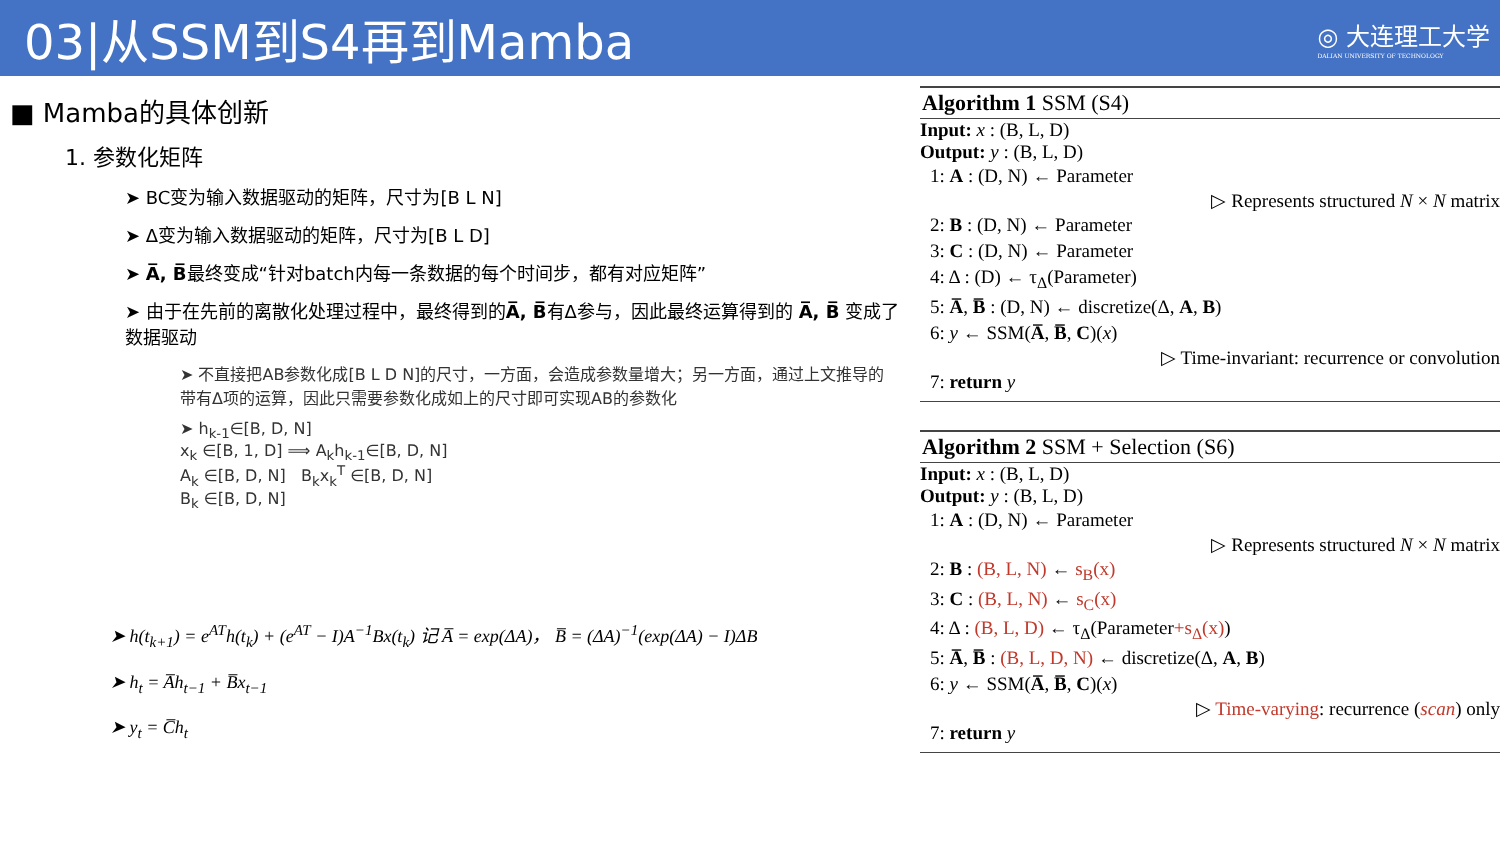03|从SSM到S4再到Mamba
◎ 大连理工大学
DALIAN UNIVERSITY OF TECHNOLOGY
■ Mamba的具体创新
1. 参数化矩阵
➤ BC变为输入数据驱动的矩阵，尺寸为[B L N]
➤ Δ变为输入数据驱动的矩阵，尺寸为[B L D]
➤ A̅, B̅最终变成“针对batch内每一条数据的每个时间步，都有对应矩阵”
➤ 由于在先前的离散化处理过程中，最终得到的A̅, B̅有Δ参与，因此最终运算得到的 A̅, B̅ 变成了数据驱动
➤ 不直接把AB参数化成[B L D N]的尺寸，一方面，会造成参数量增大；另一方面，通过上文推导的带有Δ项的运算，因此只需要参数化成如上的尺寸即可实现AB的参数化
➤ h<sub>k-1</sub>∈[B, D, N]
x<sub>k</sub> ∈[B, 1, D] ⟹ A<sub>k</sub>h<sub>k-1</sub>∈[B, D, N]
A<sub>k</sub> ∈[B, D, N] B<sub>k</sub>x<sub>k</sub><sup>T</sup> ∈[B, D, N]
B<sub>k</sub> ∈[B, D, N]
➤ h(t<sub>k+1</sub>) = e<sup>AT</sup>h(t<sub>k</sub>) + (e<sup>AT</sup> − I)A<sup>−1</sup>Bx(t<sub>k</sub>) 记 A̅ = exp(ΔA)， B̅ = (ΔA)<sup>−1</sup>(exp(ΔA) − I)ΔB
➤ h<sub>t</sub> = A̅h<sub>t−1</sub> + B̅x<sub>t−1</sub>
➤ y<sub>t</sub> = C̅h<sub>t</sub>
Algorithm 1 SSM (S4)
Input: x : (B, L, D)
Output: y : (B, L, D)
1: A : (D, N) ← Parameter
▷ Represents structured N × N matrix
2: B : (D, N) ← Parameter
3: C : (D, N) ← Parameter
4: Δ : (D) ← τ<sub>Δ</sub>(Parameter)
5: A̅, B̅ : (D, N) ← discretize(Δ, A, B)
6: y ← SSM(A̅, B̅, C)(x)
▷ Time-invariant: recurrence or convolution
7: return y
Algorithm 2 SSM + Selection (S6)
Input: x : (B, L, D)
Output: y : (B, L, D)
1: A : (D, N) ← Parameter
▷ Represents structured N × N matrix
2: B : (B, L, N) ← s<sub>B</sub>(x)
3: C : (B, L, N) ← s<sub>C</sub>(x)
4: Δ : (B, L, D) ← τ<sub>Δ</sub>(Parameter+s<sub>Δ</sub>(x))
5: A̅, B̅ : (B, L, D, N) ← discretize(Δ, A, B)
6: y ← SSM(A̅, B̅, C)(x)
▷ Time-varying: recurrence (scan) only
7: return y